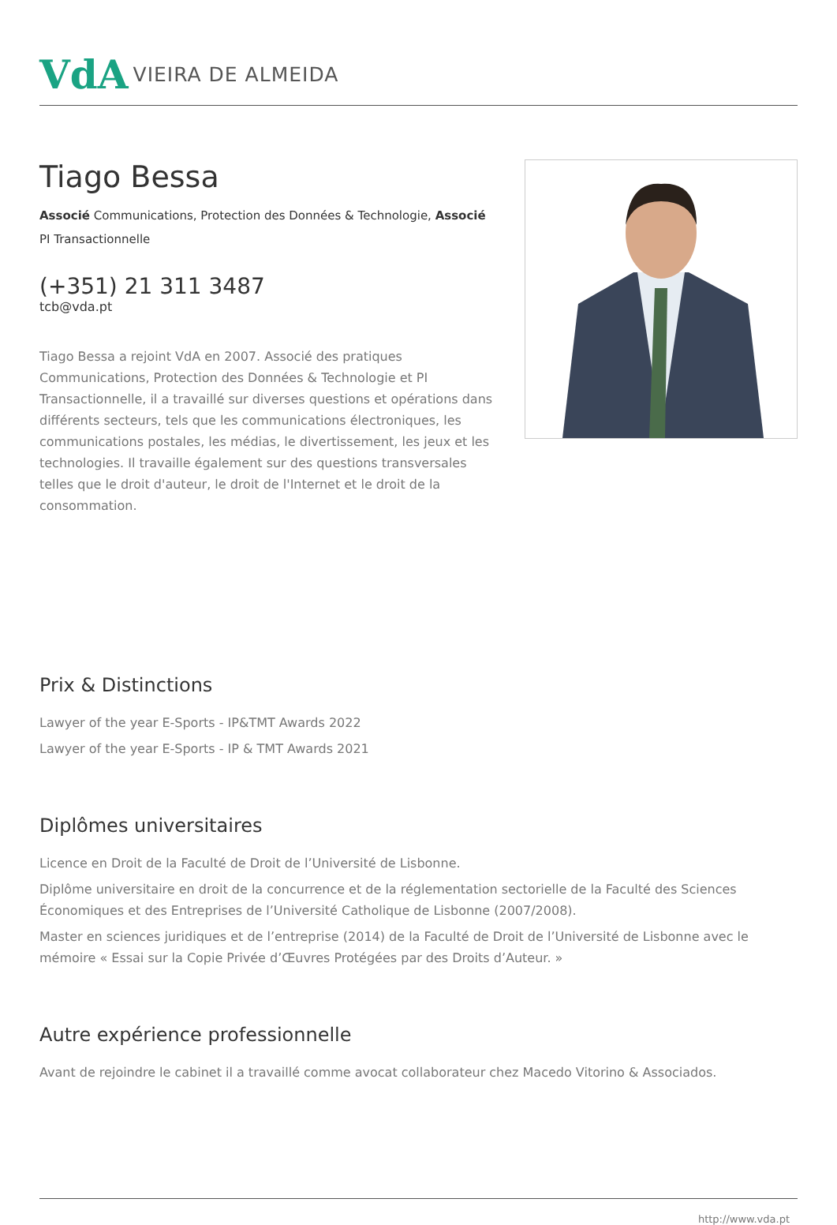VdA VIEIRA DE ALMEIDA
Tiago Bessa
Associé Communications, Protection des Données & Technologie, Associé PI Transactionnelle
(+351) 21 311 3487
tcb@vda.pt
Tiago Bessa a rejoint VdA en 2007. Associé des pratiques Communications, Protection des Données & Technologie et PI Transactionnelle, il a travaillé sur diverses questions et opérations dans différents secteurs, tels que les communications électroniques, les communications postales, les médias, le divertissement, les jeux et les technologies. Il travaille également sur des questions transversales telles que le droit d'auteur, le droit de l'Internet et le droit de la consommation.
Prix & Distinctions
Lawyer of the year E-Sports - IP&TMT Awards 2022
Lawyer of the year E-Sports - IP & TMT Awards 2021
Diplômes universitaires
Licence en Droit de la Faculté de Droit de l’Université de Lisbonne.
Diplôme universitaire en droit de la concurrence et de la réglementation sectorielle de la Faculté des Sciences Économiques et des Entreprises de l’Université Catholique de Lisbonne (2007/2008).
Master en sciences juridiques et de l’entreprise (2014) de la Faculté de Droit de l’Université de Lisbonne avec le mémoire « Essai sur la Copie Privée d’Œuvres Protégées par des Droits d’Auteur. »
Autre expérience professionnelle
Avant de rejoindre le cabinet il a travaillé comme avocat collaborateur chez Macedo Vitorino & Associados.
http://www.vda.pt